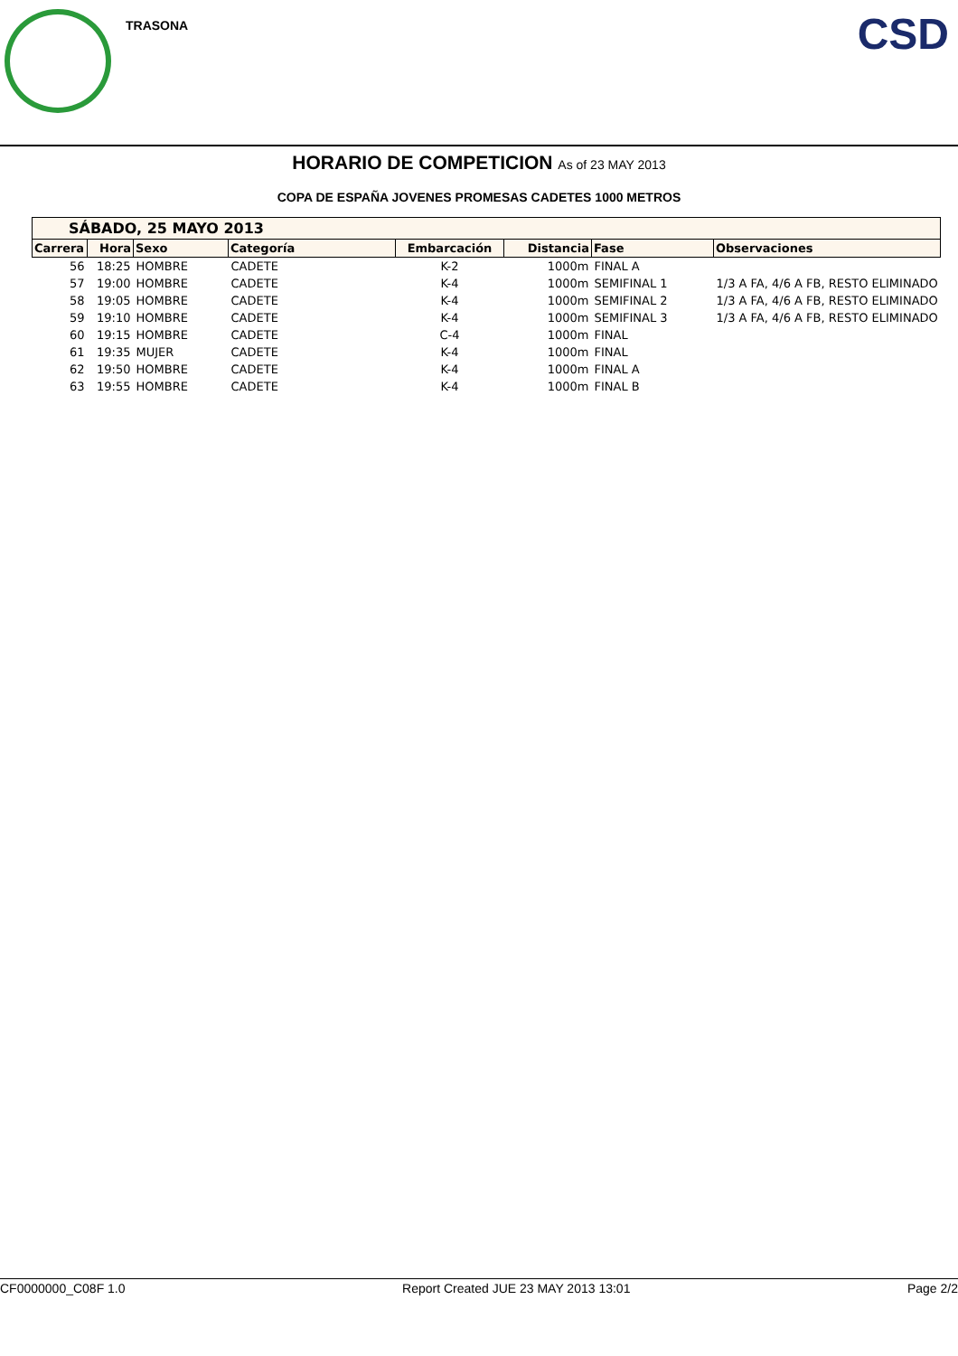TRASONA CSD
HORARIO DE COMPETICION As of 23 MAY 2013
COPA DE ESPAÑA JOVENES PROMESAS CADETES 1000 METROS
| SÁBADO, 25 MAYO 2013 | | | | | | | |
| Carrera | Hora | Sexo | Categoría | Embarcación | Distancia | Fase | Observaciones |
| 56 | 18:25 | HOMBRE | CADETE | K-2 | 1000m | FINAL A | |
| 57 | 19:00 | HOMBRE | CADETE | K-4 | 1000m | SEMIFINAL 1 | 1/3 A FA, 4/6 A FB, RESTO ELIMINADO |
| 58 | 19:05 | HOMBRE | CADETE | K-4 | 1000m | SEMIFINAL 2 | 1/3 A FA, 4/6 A FB, RESTO ELIMINADO |
| 59 | 19:10 | HOMBRE | CADETE | K-4 | 1000m | SEMIFINAL 3 | 1/3 A FA, 4/6 A FB, RESTO ELIMINADO |
| 60 | 19:15 | HOMBRE | CADETE | C-4 | 1000m | FINAL | |
| 61 | 19:35 | MUJER | CADETE | K-4 | 1000m | FINAL | |
| 62 | 19:50 | HOMBRE | CADETE | K-4 | 1000m | FINAL A | |
| 63 | 19:55 | HOMBRE | CADETE | K-4 | 1000m | FINAL B | |
CF0000000_C08F 1.0 Report Created JUE 23 MAY 2013 13:01 Page 2/2